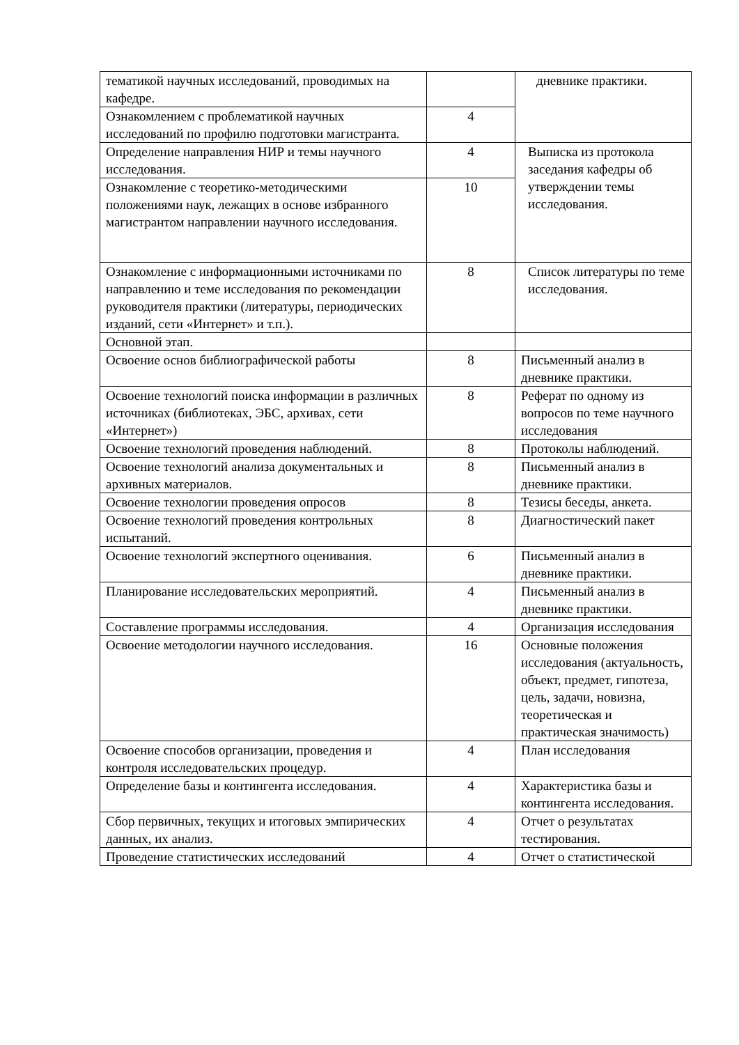| тематикой научных исследований, проводимых на кафедре. | | дневнике практики. |
| Ознакомлением с проблематикой научных исследований по профилю подготовки магистранта. | 4 | |
| Определение направления НИР и темы научного исследования. | 4 | Выписка из протокола заседания кафедры об утверждении темы исследования. |
| Ознакомление с теоретико-методическими положениями наук, лежащих в основе избранного магистрантом направлении научного исследования. | 10 | |
| Ознакомление с информационными источниками по направлению и теме исследования по рекомендации руководителя практики (литературы, периодических изданий, сети «Интернет» и т.п.). | 8 | Список литературы по теме исследования. |
| Основной этап. | | |
| Освоение основ библиографической работы | 8 | Письменный анализ в дневнике практики. |
| Освоение технологий поиска информации в различных источниках (библиотеках, ЭБС, архивах, сети «Интернет») | 8 | Реферат по одному из вопросов по теме научного исследования |
| Освоение технологий проведения наблюдений. | 8 | Протоколы наблюдений. |
| Освоение технологий анализа документальных и архивных материалов. | 8 | Письменный анализ в дневнике практики. |
| Освоение технологии проведения опросов | 8 | Тезисы беседы, анкета. |
| Освоение технологий проведения контрольных испытаний. | 8 | Диагностический пакет |
| Освоение технологий экспертного оценивания. | 6 | Письменный анализ в дневнике практики. |
| Планирование исследовательских мероприятий. | 4 | Письменный анализ в дневнике практики. |
| Составление программы исследования. | 4 | Организация исследования |
| Освоение методологии научного исследования. | 16 | Основные положения исследования (актуальность, объект, предмет, гипотеза, цель, задачи, новизна, теоретическая и практическая значимость) |
| Освоение способов организации, проведения и контроля исследовательских процедур. | 4 | План исследования |
| Определение базы и контингента исследования. | 4 | Характеристика базы и контингента исследования. |
| Сбор первичных, текущих и итоговых эмпирических данных, их анализ. | 4 | Отчет о результатах тестирования. |
| Проведение статистических исследований | 4 | Отчет о статистической |